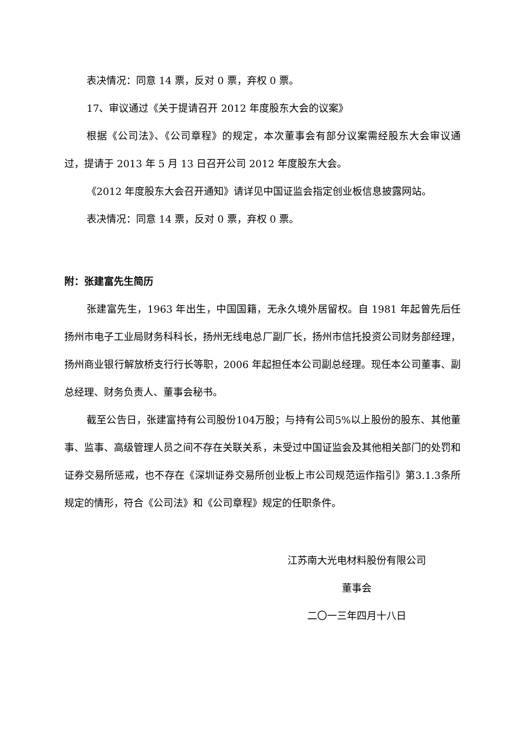表决情况：同意 14 票，反对 0 票，弃权 0 票。
17、审议通过《关于提请召开 2012 年度股东大会的议案》
根据《公司法》、《公司章程》的规定，本次董事会有部分议案需经股东大会审议通过，提请于 2013 年 5 月 13 日召开公司 2012 年度股东大会。
《2012 年度股东大会召开通知》请详见中国证监会指定创业板信息披露网站。
表决情况：同意 14 票，反对 0 票，弃权 0 票。
附：张建富先生简历
张建富先生，1963 年出生，中国国籍，无永久境外居留权。自 1981 年起曾先后任扬州市电子工业局财务科科长，扬州无线电总厂副厂长，扬州市信托投资公司财务部经理，扬州商业银行解放桥支行行长等职，2006 年起担任本公司副总经理。现任本公司董事、副总经理、财务负责人、董事会秘书。
截至公告日，张建富持有公司股份104万股；与持有公司5%以上股份的股东、其他董事、监事、高级管理人员之间不存在关联关系，未受过中国证监会及其他相关部门的处罚和证券交易所惩戒，也不存在《深圳证券交易所创业板上市公司规范运作指引》第3.1.3条所规定的情形，符合《公司法》和《公司章程》规定的任职条件。
江苏南大光电材料股份有限公司
董事会
二〇一三年四月十八日